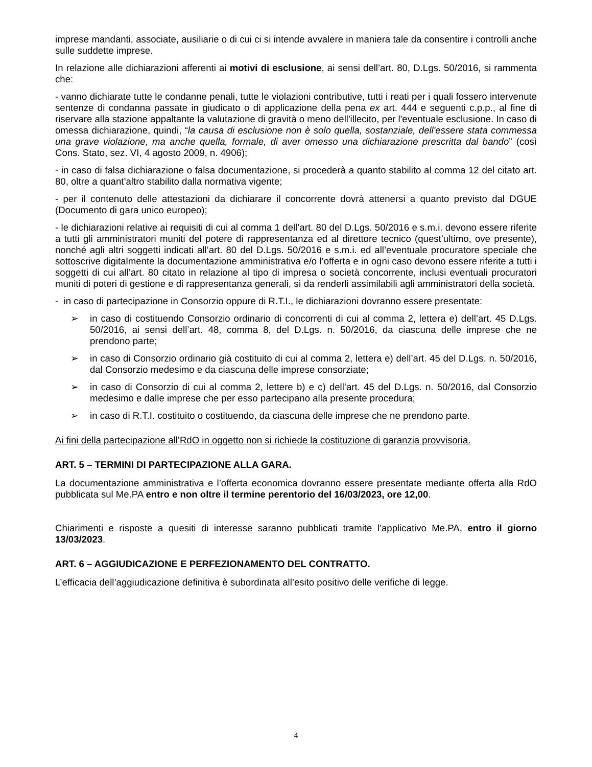imprese mandanti, associate, ausiliarie o di cui ci si intende avvalere in maniera tale da consentire i controlli anche sulle suddette imprese.
In relazione alle dichiarazioni afferenti ai motivi di esclusione, ai sensi dell’art. 80, D.Lgs. 50/2016, si rammenta che:
- vanno dichiarate tutte le condanne penali, tutte le violazioni contributive, tutti i reati per i quali fossero intervenute sentenze di condanna passate in giudicato o di applicazione della pena ex art. 444 e seguenti c.p.p., al fine di riservare alla stazione appaltante la valutazione di gravità o meno dell'illecito, per l'eventuale esclusione. In caso di omessa dichiarazione, quindi, “la causa di esclusione non è solo quella, sostanziale, dell'essere stata commessa una grave violazione, ma anche quella, formale, di aver omesso una dichiarazione prescritta dal bando” (così Cons. Stato, sez. VI, 4 agosto 2009, n. 4906);
- in caso di falsa dichiarazione o falsa documentazione, si procederà a quanto stabilito al comma 12 del citato art. 80, oltre a quant’altro stabilito dalla normativa vigente;
- per il contenuto delle attestazioni da dichiarare il concorrente dovrà attenersi a quanto previsto dal DGUE (Documento di gara unico europeo);
- le dichiarazioni relative ai requisiti di cui al comma 1 dell’art. 80 del D.Lgs. 50/2016 e s.m.i. devono essere riferite a tutti gli amministratori muniti del potere di rappresentanza ed al direttore tecnico (quest’ultimo, ove presente), nonché agli altri soggetti indicati all’art. 80 del D.Lgs. 50/2016 e s.m.i. ed all’eventuale procuratore speciale che sottoscrive digitalmente la documentazione amministrativa e/o l’offerta e in ogni caso devono essere riferite a tutti i soggetti di cui all’art. 80 citato in relazione al tipo di impresa o società concorrente, inclusi eventuali procuratori muniti di poteri di gestione e di rappresentanza generali, sì da renderli assimilabili agli amministratori della società.
- in caso di partecipazione in Consorzio oppure di R.T.I., le dichiarazioni dovranno essere presentate:
➢ in caso di costituendo Consorzio ordinario di concorrenti di cui al comma 2, lettera e) dell’art. 45 D.Lgs. 50/2016, ai sensi dell’art. 48, comma 8, del D.Lgs. n. 50/2016, da ciascuna delle imprese che ne prendono parte;
➢ in caso di Consorzio ordinario già costituito di cui al comma 2, lettera e) dell’art. 45 del D.Lgs. n. 50/2016, dal Consorzio medesimo e da ciascuna delle imprese consorziate;
➢ in caso di Consorzio di cui al comma 2, lettere b) e c) dell’art. 45 del D.Lgs. n. 50/2016, dal Consorzio medesimo e dalle imprese che per esso partecipano alla presente procedura;
➢ in caso di R.T.I. costituito o costituendo, da ciascuna delle imprese che ne prendono parte.
Ai fini della partecipazione all’RdO in oggetto non si richiede la costituzione di garanzia provvisoria.
ART. 5 – TERMINI DI PARTECIPAZIONE ALLA GARA.
La documentazione amministrativa e l’offerta economica dovranno essere presentate mediante offerta alla RdO pubblicata sul Me.PA entro e non oltre il termine perentorio del 16/03/2023, ore 12,00.
Chiarimenti e risposte a quesiti di interesse saranno pubblicati tramite l’applicativo Me.PA, entro il giorno 13/03/2023.
ART. 6 – AGGIUDICAZIONE E PERFEZIONAMENTO DEL CONTRATTO.
L’efficacia dell’aggiudicazione definitiva è subordinata all’esito positivo delle verifiche di legge.
4